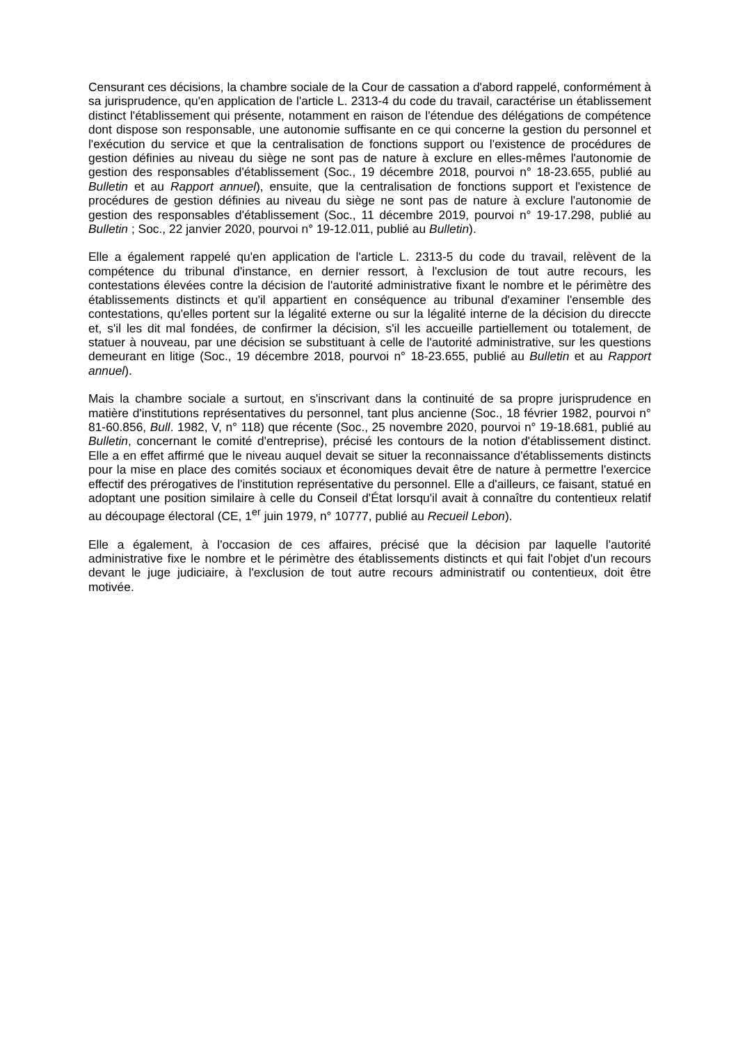Censurant ces décisions, la chambre sociale de la Cour de cassation a d'abord rappelé, conformément à sa jurisprudence, qu'en application de l'article L. 2313-4 du code du travail, caractérise un établissement distinct l'établissement qui présente, notamment en raison de l'étendue des délégations de compétence dont dispose son responsable, une autonomie suffisante en ce qui concerne la gestion du personnel et l'exécution du service et que la centralisation de fonctions support ou l'existence de procédures de gestion définies au niveau du siège ne sont pas de nature à exclure en elles-mêmes l'autonomie de gestion des responsables d'établissement (Soc., 19 décembre 2018, pourvoi n° 18-23.655, publié au Bulletin et au Rapport annuel), ensuite, que la centralisation de fonctions support et l'existence de procédures de gestion définies au niveau du siège ne sont pas de nature à exclure l'autonomie de gestion des responsables d'établissement (Soc., 11 décembre 2019, pourvoi n° 19-17.298, publié au Bulletin ; Soc., 22 janvier 2020, pourvoi n° 19-12.011, publié au Bulletin).
Elle a également rappelé qu'en application de l'article L. 2313-5 du code du travail, relèvent de la compétence du tribunal d'instance, en dernier ressort, à l'exclusion de tout autre recours, les contestations élevées contre la décision de l'autorité administrative fixant le nombre et le périmètre des établissements distincts et qu'il appartient en conséquence au tribunal d'examiner l'ensemble des contestations, qu'elles portent sur la légalité externe ou sur la légalité interne de la décision du direccte et, s'il les dit mal fondées, de confirmer la décision, s'il les accueille partiellement ou totalement, de statuer à nouveau, par une décision se substituant à celle de l'autorité administrative, sur les questions demeurant en litige (Soc., 19 décembre 2018, pourvoi n° 18-23.655, publié au Bulletin et au Rapport annuel).
Mais la chambre sociale a surtout, en s'inscrivant dans la continuité de sa propre jurisprudence en matière d'institutions représentatives du personnel, tant plus ancienne (Soc., 18 février 1982, pourvoi n° 81-60.856, Bull. 1982, V, n° 118) que récente (Soc., 25 novembre 2020, pourvoi n° 19-18.681, publié au Bulletin, concernant le comité d'entreprise), précisé les contours de la notion d'établissement distinct. Elle a en effet affirmé que le niveau auquel devait se situer la reconnaissance d'établissements distincts pour la mise en place des comités sociaux et économiques devait être de nature à permettre l'exercice effectif des prérogatives de l'institution représentative du personnel. Elle a d'ailleurs, ce faisant, statué en adoptant une position similaire à celle du Conseil d'État lorsqu'il avait à connaître du contentieux relatif au découpage électoral (CE, 1<sup>er</sup> juin 1979, n° 10777, publié au Recueil Lebon).
Elle a également, à l'occasion de ces affaires, précisé que la décision par laquelle l'autorité administrative fixe le nombre et le périmètre des établissements distincts et qui fait l'objet d'un recours devant le juge judiciaire, à l'exclusion de tout autre recours administratif ou contentieux, doit être motivée.